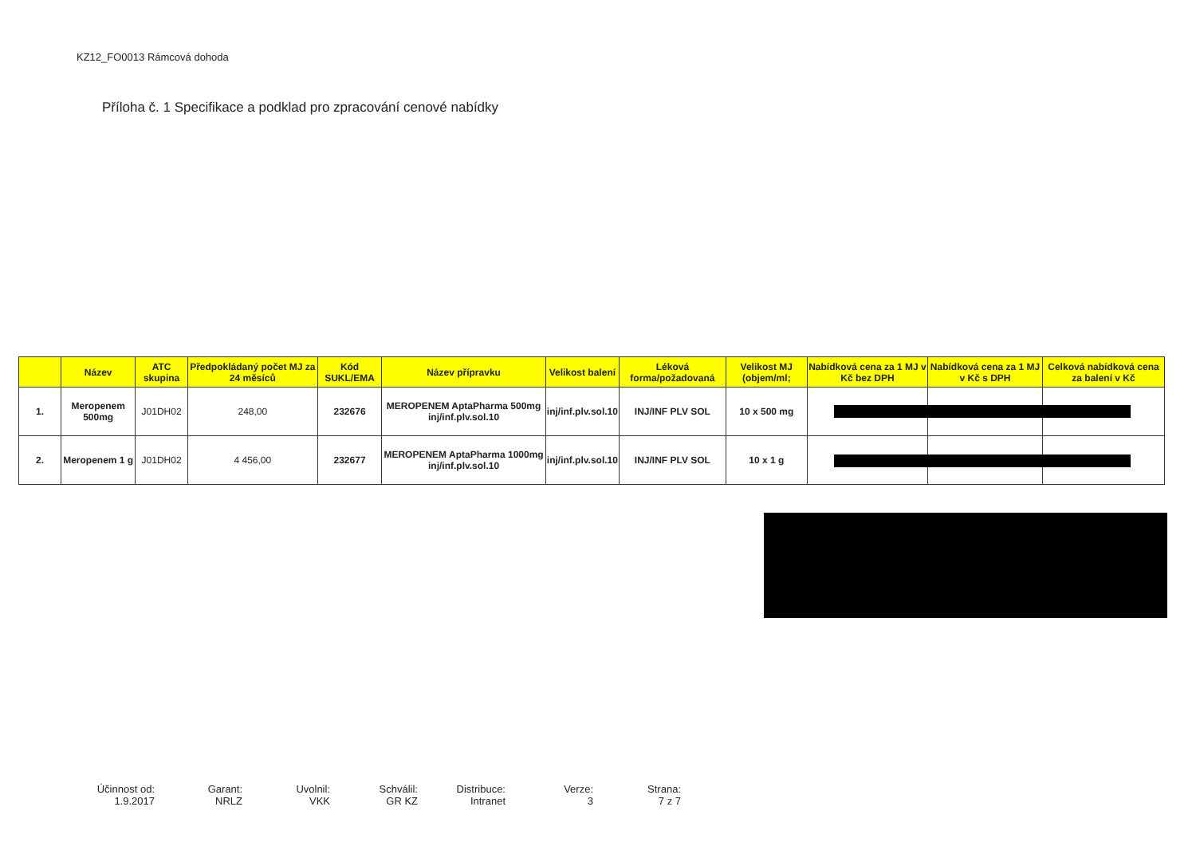KZ12_FO0013 Rámcová dohoda
Příloha č. 1 Specifikace a podklad pro zpracování cenové nabídky
| | Název | ATC skupina | Předpokládaný počet MJ za 24 měsíců | Kód SUKL/EMA | Název přípravku | Velikost balení | Léková forma/požadovaná | Velikost MJ (objem/ml; | Nabídková cena za 1 MJ v Kč bez DPH | Nabídková cena za 1 MJ v Kč s DPH | Celková nabídková cena za balení v Kč |
| --- | --- | --- | --- | --- | --- | --- | --- | --- | --- | --- | --- |
| 1. | Meropenem 500mg | J01DH02 | 248,00 | 232676 | MEROPENEM AptaPharma 500mg inj/inf.plv.sol.10 | inj/inf.plv.sol.10 | INJ/INF PLV SOL | 10 x 500 mg | | | |
| 2. | Meropenem 1 g | J01DH02 | 4 456,00 | 232677 | MEROPENEM AptaPharma 1000mg inj/inf.plv.sol.10 | inj/inf.plv.sol.10 | INJ/INF PLV SOL | 10 x 1 g | | | |
Účinnost od:
1.9.2017
Garant:
NRLZ
Uvolnil:
VKK
Schválil:
GR KZ
Distribuce:
Intranet
Verze:
3
Strana:
7 z 7